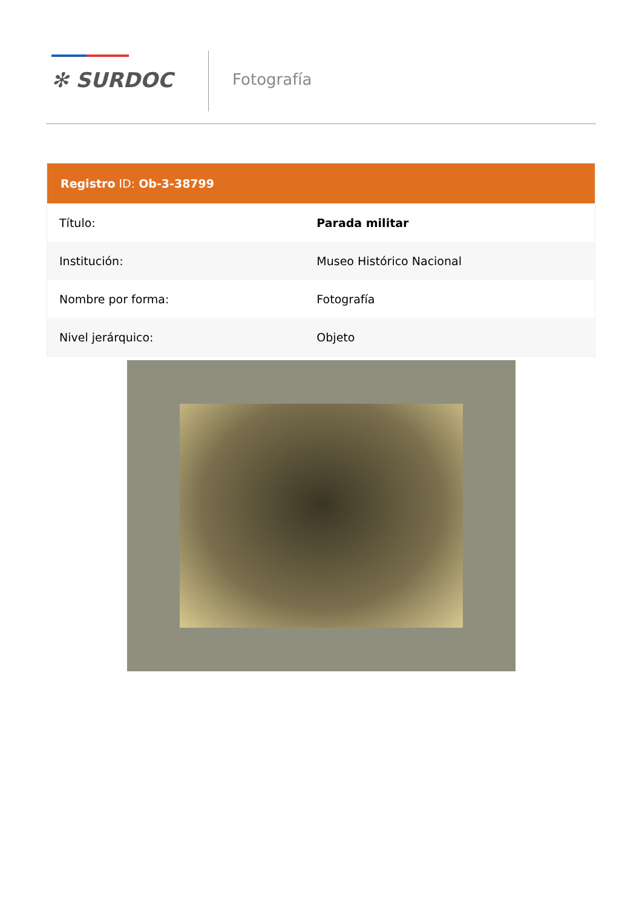✻ SURDOC Fotografía
Registro ID: Ob-3-38799
| Título: | Parada militar |
| Institución: | Museo Histórico Nacional |
| Nombre por forma: | Fotografía |
| Nivel jerárquico: | Objeto |